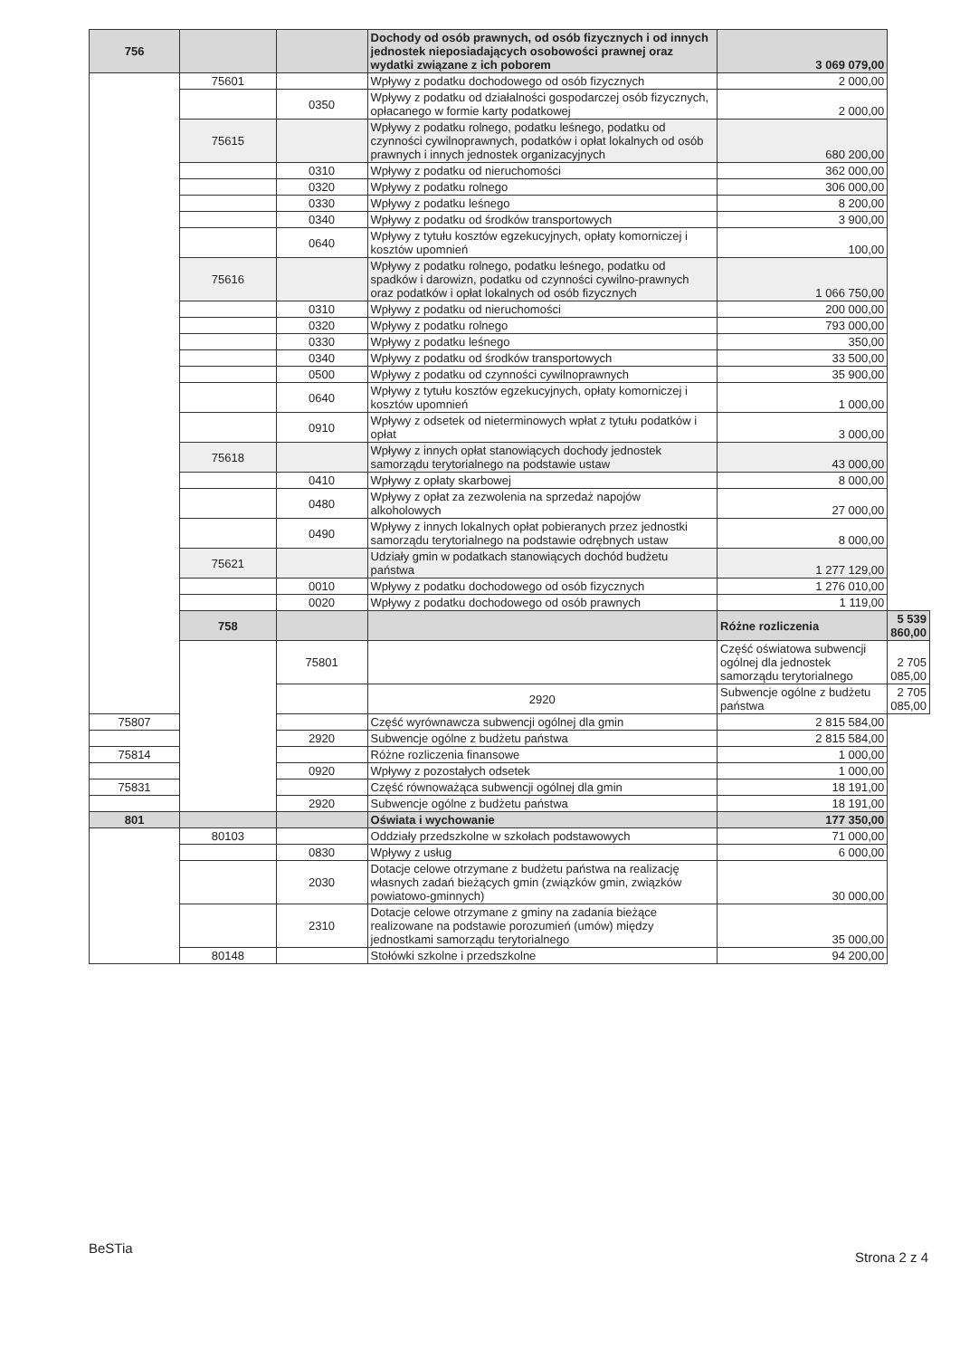| 756 | | | Dochody od osób prawnych, od osób fizycznych i od innych jednostek nieposiadających osobowości prawnej oraz wydatki związane z ich poborem | 3 069 079,00 | |
| | 75601 | | Wpływy z podatku dochodowego od osób fizycznych | 2 000,00 | |
| | | 0350 | Wpływy z podatku od działalności gospodarczej osób fizycznych, opłacanego w formie karty podatkowej | 2 000,00 | |
| | 75615 | | Wpływy z podatku rolnego, podatku leśnego, podatku od czynności cywilnoprawnych, podatków i opłat lokalnych od osób prawnych i innych jednostek organizacyjnych | 680 200,00 | |
| | | 0310 | Wpływy z podatku od nieruchomości | 362 000,00 | |
| | | 0320 | Wpływy z podatku rolnego | 306 000,00 | |
| | | 0330 | Wpływy z podatku leśnego | 8 200,00 | |
| | | 0340 | Wpływy z podatku od środków transportowych | 3 900,00 | |
| | | 0640 | Wpływy z tytułu kosztów egzekucyjnych, opłaty komorniczej i kosztów upomnień | 100,00 | |
| | 75616 | | Wpływy z podatku rolnego, podatku leśnego, podatku od spadków i darowizn, podatku od czynności cywilno-prawnych oraz podatków i opłat lokalnych od osób fizycznych | 1 066 750,00 | |
| | | 0310 | Wpływy z podatku od nieruchomości | 200 000,00 | |
| | | 0320 | Wpływy z podatku rolnego | 793 000,00 | |
| | | 0330 | Wpływy z podatku leśnego | 350,00 | |
| | | 0340 | Wpływy z podatku od środków transportowych | 33 500,00 | |
| | | 0500 | Wpływy z podatku od czynności cywilnoprawnych | 35 900,00 | |
| | | 0640 | Wpływy z tytułu kosztów egzekucyjnych, opłaty komorniczej i kosztów upomnień | 1 000,00 | |
| | | 0910 | Wpływy z odsetek od nieterminowych wpłat z tytułu podatków i opłat | 3 000,00 | |
| | 75618 | | Wpływy z innych opłat stanowiących dochody jednostek samorządu terytorialnego na podstawie ustaw | 43 000,00 | |
| | | 0410 | Wpływy z opłaty skarbowej | 8 000,00 | |
| | | 0480 | Wpływy z opłat za zezwolenia na sprzedaż napojów alkoholowych | 27 000,00 | |
| | | 0490 | Wpływy z innych lokalnych opłat pobieranych przez jednostki samorządu terytorialnego na podstawie odrębnych ustaw | 8 000,00 | |
| | 75621 | | Udziały gmin w podatkach stanowiących dochód budżetu państwa | 1 277 129,00 | |
| | | 0010 | Wpływy z podatku dochodowego od osób fizycznych | 1 276 010,00 | |
| | | 0020 | Wpływy z podatku dochodowego od osób prawnych | 1 119,00 | |
| | 758 | | | Różne rozliczenia | 5 539 860,00 |
| | | 75801 | | Część oświatowa subwencji ogólnej dla jednostek samorządu terytorialnego | 2 705 085,00 |
| | | | 2920 | Subwencje ogólne z budżetu państwa | 2 705 085,00 |
| 75807 | | | Część wyrównawcza subwencji ogólnej dla gmin | 2 815 584,00 | |
| | | 2920 | Subwencje ogólne z budżetu państwa | 2 815 584,00 | |
| 75814 | | | Różne rozliczenia finansowe | 1 000,00 | |
| | | 0920 | Wpływy z pozostałych odsetek | 1 000,00 | |
| 75831 | | | Część równoważąca subwencji ogólnej dla gmin | 18 191,00 | |
| | | 2920 | Subwencje ogólne z budżetu państwa | 18 191,00 | |
| 801 | | | Oświata i wychowanie | 177 350,00 | |
| | 80103 | | Oddziały przedszkolne w szkołach podstawowych | 71 000,00 | |
| | | 0830 | Wpływy z usług | 6 000,00 | |
| | | 2030 | Dotacje celowe otrzymane z budżetu państwa na realizację własnych zadań bieżących gmin (związków gmin, związków powiatowo-gminnych) | 30 000,00 | |
| | | 2310 | Dotacje celowe otrzymane z gminy na zadania bieżące realizowane na podstawie porozumień (umów) między jednostkami samorządu terytorialnego | 35 000,00 | |
| | 80148 | | Stołówki szkolne i przedszkolne | 94 200,00 | |
BeSTia
Strona 2 z 4